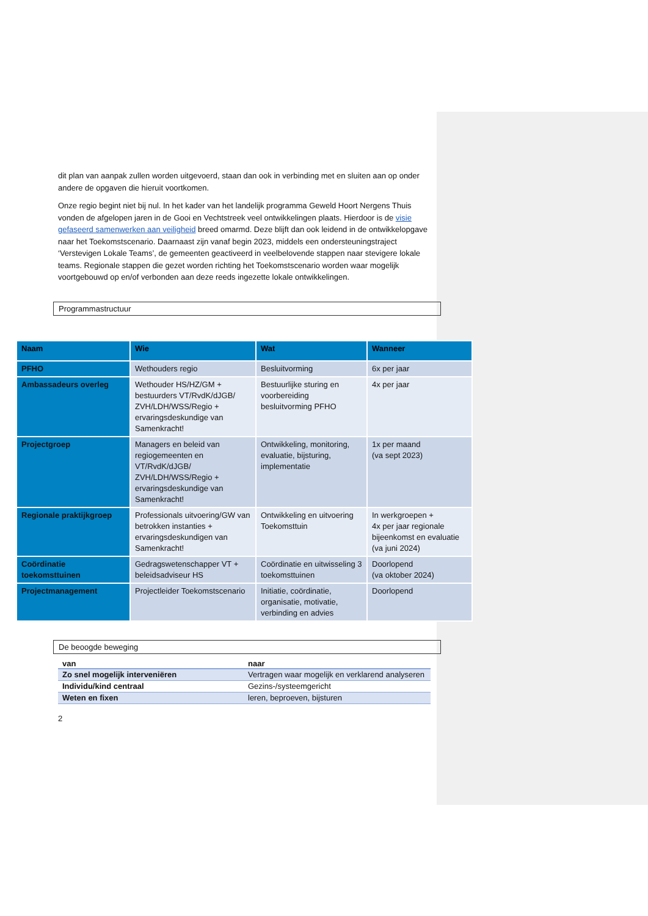dit plan van aanpak zullen worden uitgevoerd, staan dan ook in verbinding met en sluiten aan op onder andere de opgaven die hieruit voortkomen.
Onze regio begint niet bij nul. In het kader van het landelijk programma Geweld Hoort Nergens Thuis vonden de afgelopen jaren in de Gooi en Vechtstreek veel ontwikkelingen plaats. Hierdoor is de visie gefaseerd samenwerken aan veiligheid breed omarmd. Deze blijft dan ook leidend in de ontwikkelopgave naar het Toekomstscenario. Daarnaast zijn vanaf begin 2023, middels een ondersteuningstraject ‘Verstevigen Lokale Teams’, de gemeenten geactiveerd in veelbelovende stappen naar stevigere lokale teams. Regionale stappen die gezet worden richting het Toekomstscenario worden waar mogelijk voortgebouwd op en/of verbonden aan deze reeds ingezette lokale ontwikkelingen.
Programmastructuur
| Naam | Wie | Wat | Wanneer |
| --- | --- | --- | --- |
| PFHO | Wethouders regio | Besluitvorming | 6x per jaar |
| Ambassadeurs overleg | Wethouder HS/HZ/GM + bestuurders VT/RvdK/dJGB/ ZVH/LDH/WSS/Regio + ervaringsdeskundige van Samenkracht! | Bestuurlijke sturing en voorbereiding besluitvorming PFHO | 4x per jaar |
| Projectgroep | Managers en beleid van regiogemeenten en VT/RvdK/dJGB/ ZVH/LDH/WSS/Regio + ervaringsdeskundige van Samenkracht! | Ontwikkeling, monitoring, evaluatie, bijsturing, implementatie | 1x per maand (va sept 2023) |
| Regionale praktijkgroep | Professionals uitvoering/GW van betrokken instanties + ervaringsdeskundigen van Samenkracht! | Ontwikkeling en uitvoering Toekomsttuin | In werkgroepen + 4x per jaar regionale bijeenkomst en evaluatie (va juni 2024) |
| Coördinatie toekomsttuinen | Gedragswetenschapper VT + beleidsadviseur HS | Coördinatie en uitwisseling 3 toekomsttuinen | Doorlopend (va oktober 2024) |
| Projectmanagement | Projectleider Toekomstscenario | Initiatie, coördinatie, organisatie, motivatie, verbinding en advies | Doorlopend |
De beoogde beweging
| van | naar |
| --- | --- |
| Zo snel mogelijk interveniëren | Vertragen waar mogelijk en verklarend analyseren |
| Individu/kind centraal | Gezins-/systeemgericht |
| Weten en fixen | leren, beproeven, bijsturen |
2